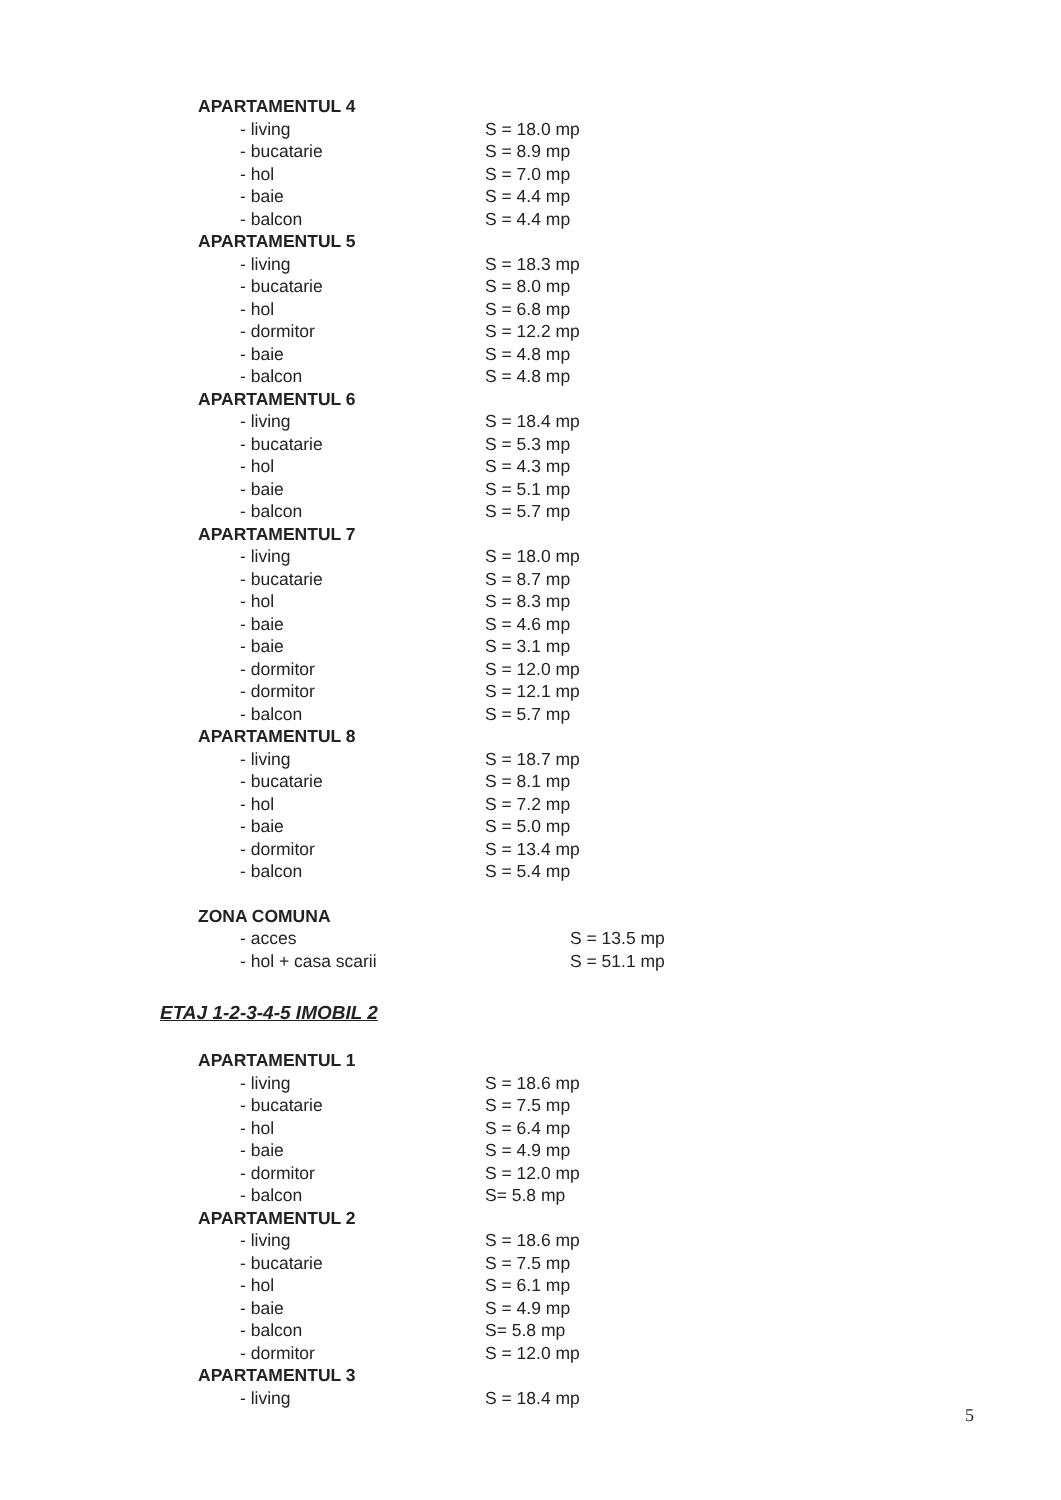APARTAMENTUL 4
- living S = 18.0 mp
- bucatarie S = 8.9 mp
- hol S = 7.0 mp
- baie S = 4.4 mp
- balcon S = 4.4 mp
APARTAMENTUL 5
- living S = 18.3 mp
- bucatarie S = 8.0 mp
- hol S = 6.8 mp
- dormitor S = 12.2 mp
- baie S = 4.8 mp
- balcon S = 4.8 mp
APARTAMENTUL 6
- living S = 18.4 mp
- bucatarie S = 5.3 mp
- hol S = 4.3 mp
- baie S = 5.1 mp
- balcon S = 5.7 mp
APARTAMENTUL 7
- living S = 18.0 mp
- bucatarie S = 8.7 mp
- hol S = 8.3 mp
- baie S = 4.6 mp
- baie S = 3.1 mp
- dormitor S = 12.0 mp
- dormitor S = 12.1 mp
- balcon S = 5.7 mp
APARTAMENTUL 8
- living S = 18.7 mp
- bucatarie S = 8.1 mp
- hol S = 7.2 mp
- baie S = 5.0 mp
- dormitor S = 13.4 mp
- balcon S = 5.4 mp
ZONA COMUNA
- acces S = 13.5 mp
- hol + casa scarii S = 51.1 mp
ETAJ 1-2-3-4-5 IMOBIL 2
APARTAMENTUL 1
- living S = 18.6 mp
- bucatarie S = 7.5 mp
- hol S = 6.4 mp
- baie S = 4.9 mp
- dormitor S = 12.0 mp
- balcon S= 5.8 mp
APARTAMENTUL 2
- living S = 18.6 mp
- bucatarie S = 7.5 mp
- hol S = 6.1 mp
- baie S = 4.9 mp
- balcon S= 5.8 mp
- dormitor S = 12.0 mp
APARTAMENTUL 3
- living S = 18.4 mp
5